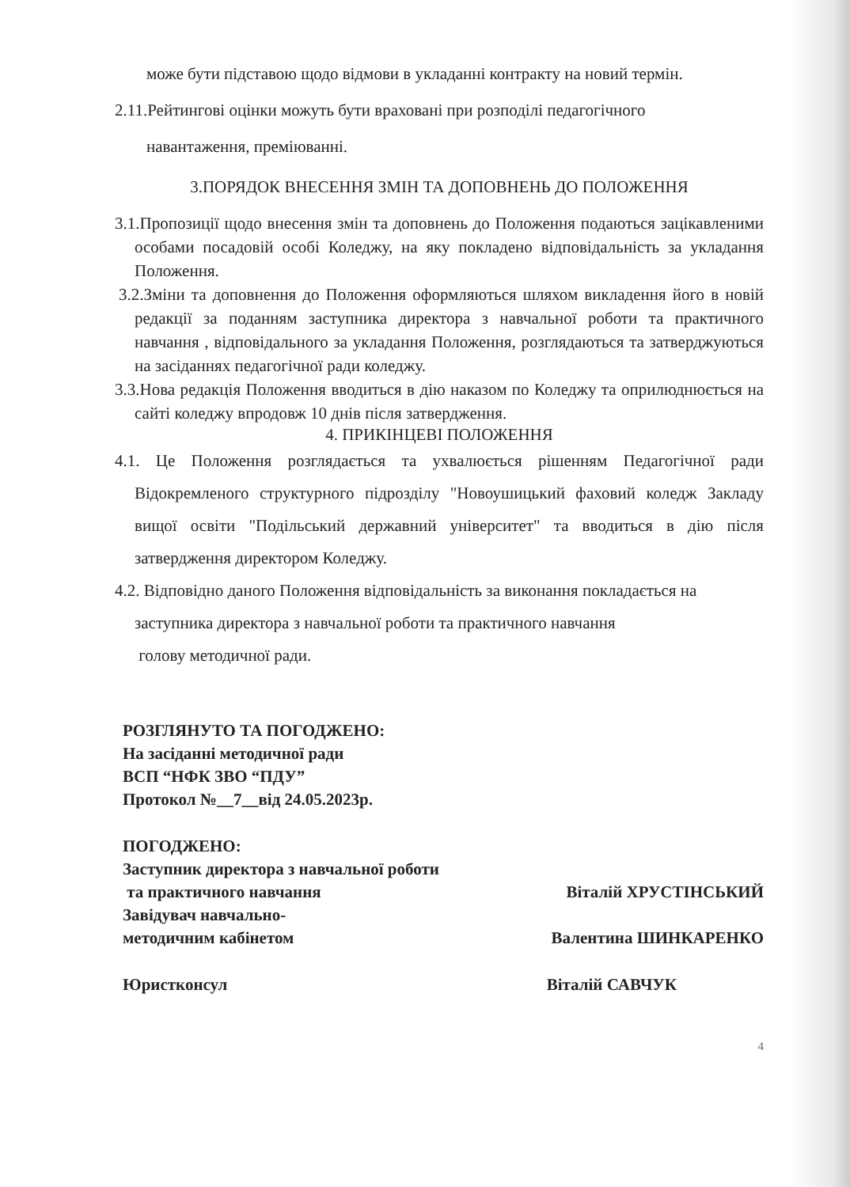може бути підставою щодо відмови в укладанні контракту на новий термін.
2.11.Рейтингові оцінки можуть бути враховані при розподілі педагогічного
навантаження, преміюванні.
3.ПОРЯДОК ВНЕСЕННЯ ЗМІН ТА ДОПОВНЕНЬ ДО ПОЛОЖЕННЯ
3.1.Пропозиції щодо внесення змін та доповнень до Положення подаються зацікавленими особами посадовій особі Коледжу, на яку покладено відповідальність за укладання Положення.
3.2.Зміни та доповнення до Положення оформляються шляхом викладення його в новій редакції за поданням заступника директора з навчальної роботи та практичного навчання , відповідального за укладання Положення, розглядаються та затверджуються на засіданнях педагогічної ради коледжу.
3.3.Нова редакція Положення вводиться в дію наказом по Коледжу та оприлюднюється на сайті коледжу впродовж 10 днів після затвердження.
4. ПРИКІНЦЕВІ ПОЛОЖЕННЯ
4.1. Це Положення розглядається та ухвалюється рішенням Педагогічної ради Відокремленого структурного підрозділу "Новоушицький фаховий коледж Закладу вищої освіти "Подільський державний університет" та вводиться в дію після затвердження директором Коледжу.
4.2. Відповідно даного Положення відповідальність за виконання покладається на заступника директора з навчальної роботи та практичного навчання
голову методичної ради.
РОЗГЛЯНУТО ТА ПОГОДЖЕНО:
На засіданні методичної ради
ВСП “НФК ЗВО “ПДУ”
Протокол №__7__від 24.05.2023р.
ПОГОДЖЕНО:
Заступник директора з навчальної роботи
та практичного навчання Віталій ХРУСТІНСЬКИЙ
Завідувач навчально-
методичним кабінетом Валентина ШИНКАРЕНКО
Юристконсул Віталій САВЧУК
4